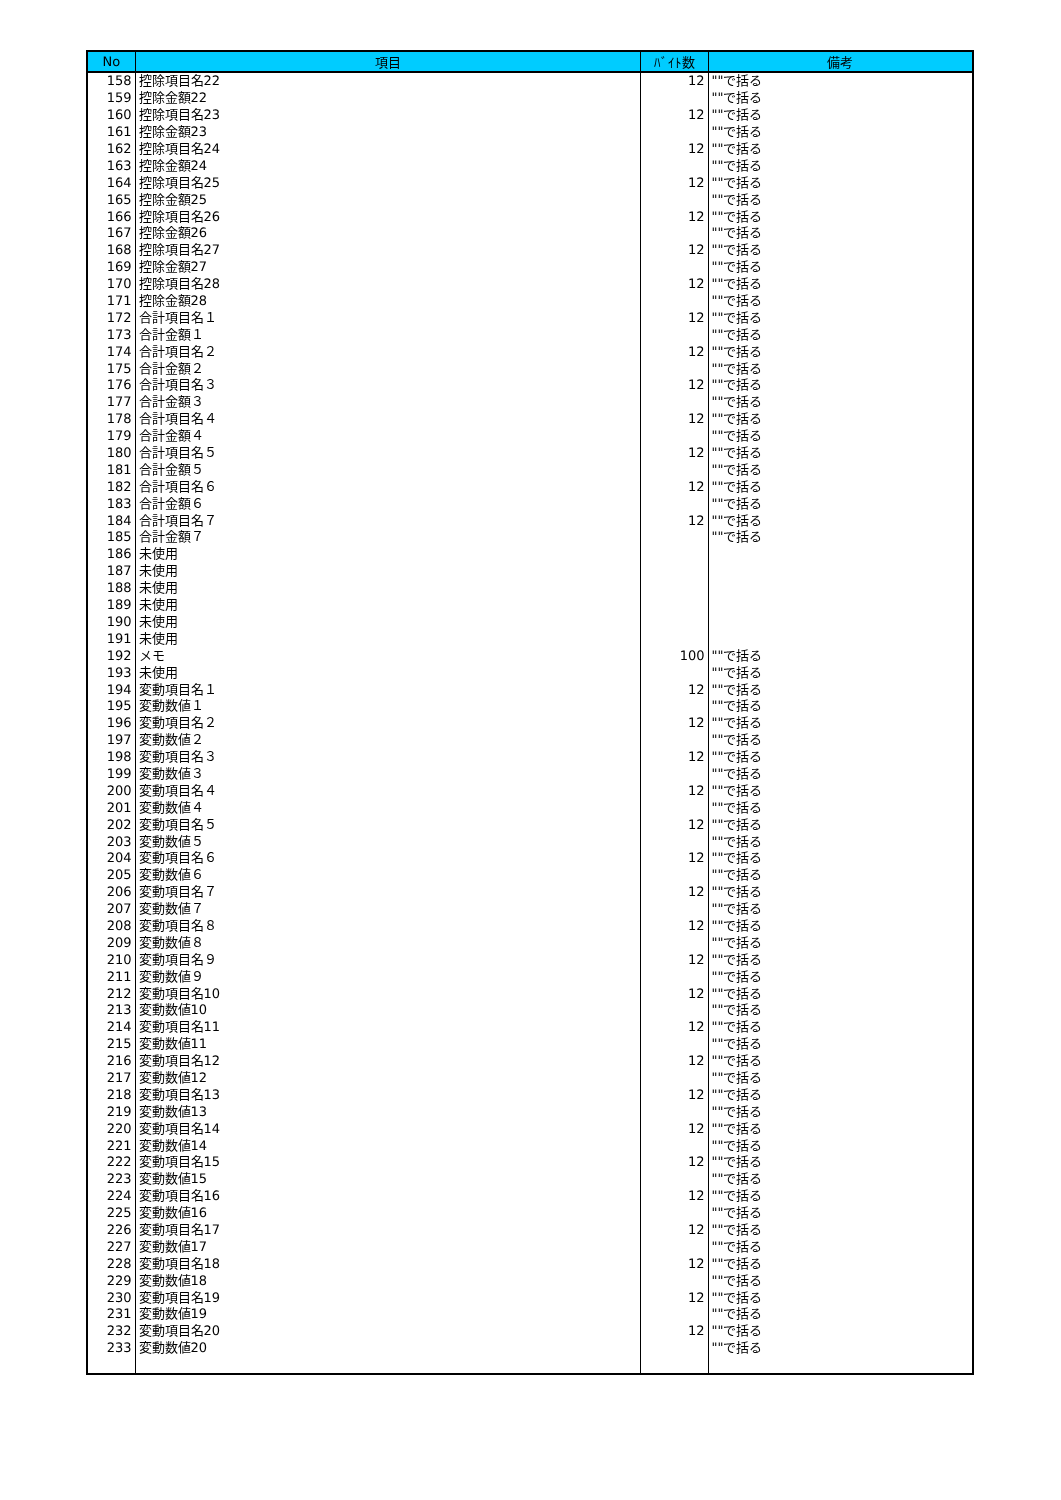| No | 項目 | ﾊﾞｲﾄ数 | 備考 |
| --- | --- | --- | --- |
| 158 | 控除項目名22 | 12 | ""で括る |
| 159 | 控除金額22 | | ""で括る |
| 160 | 控除項目名23 | 12 | ""で括る |
| 161 | 控除金額23 | | ""で括る |
| 162 | 控除項目名24 | 12 | ""で括る |
| 163 | 控除金額24 | | ""で括る |
| 164 | 控除項目名25 | 12 | ""で括る |
| 165 | 控除金額25 | | ""で括る |
| 166 | 控除項目名26 | 12 | ""で括る |
| 167 | 控除金額26 | | ""で括る |
| 168 | 控除項目名27 | 12 | ""で括る |
| 169 | 控除金額27 | | ""で括る |
| 170 | 控除項目名28 | 12 | ""で括る |
| 171 | 控除金額28 | | ""で括る |
| 172 | 合計項目名１ | 12 | ""で括る |
| 173 | 合計金額１ | | ""で括る |
| 174 | 合計項目名２ | 12 | ""で括る |
| 175 | 合計金額２ | | ""で括る |
| 176 | 合計項目名３ | 12 | ""で括る |
| 177 | 合計金額３ | | ""で括る |
| 178 | 合計項目名４ | 12 | ""で括る |
| 179 | 合計金額４ | | ""で括る |
| 180 | 合計項目名５ | 12 | ""で括る |
| 181 | 合計金額５ | | ""で括る |
| 182 | 合計項目名６ | 12 | ""で括る |
| 183 | 合計金額６ | | ""で括る |
| 184 | 合計項目名７ | 12 | ""で括る |
| 185 | 合計金額７ | | ""で括る |
| 186 | 未使用 | | |
| 187 | 未使用 | | |
| 188 | 未使用 | | |
| 189 | 未使用 | | |
| 190 | 未使用 | | |
| 191 | 未使用 | | |
| 192 | メモ | 100 | ""で括る |
| 193 | 未使用 | | ""で括る |
| 194 | 変動項目名１ | 12 | ""で括る |
| 195 | 変動数値１ | | ""で括る |
| 196 | 変動項目名２ | 12 | ""で括る |
| 197 | 変動数値２ | | ""で括る |
| 198 | 変動項目名３ | 12 | ""で括る |
| 199 | 変動数値３ | | ""で括る |
| 200 | 変動項目名４ | 12 | ""で括る |
| 201 | 変動数値４ | | ""で括る |
| 202 | 変動項目名５ | 12 | ""で括る |
| 203 | 変動数値５ | | ""で括る |
| 204 | 変動項目名６ | 12 | ""で括る |
| 205 | 変動数値６ | | ""で括る |
| 206 | 変動項目名７ | 12 | ""で括る |
| 207 | 変動数値７ | | ""で括る |
| 208 | 変動項目名８ | 12 | ""で括る |
| 209 | 変動数値８ | | ""で括る |
| 210 | 変動項目名９ | 12 | ""で括る |
| 211 | 変動数値９ | | ""で括る |
| 212 | 変動項目名10 | 12 | ""で括る |
| 213 | 変動数値10 | | ""で括る |
| 214 | 変動項目名11 | 12 | ""で括る |
| 215 | 変動数値11 | | ""で括る |
| 216 | 変動項目名12 | 12 | ""で括る |
| 217 | 変動数値12 | | ""で括る |
| 218 | 変動項目名13 | 12 | ""で括る |
| 219 | 変動数値13 | | ""で括る |
| 220 | 変動項目名14 | 12 | ""で括る |
| 221 | 変動数値14 | | ""で括る |
| 222 | 変動項目名15 | 12 | ""で括る |
| 223 | 変動数値15 | | ""で括る |
| 224 | 変動項目名16 | 12 | ""で括る |
| 225 | 変動数値16 | | ""で括る |
| 226 | 変動項目名17 | 12 | ""で括る |
| 227 | 変動数値17 | | ""で括る |
| 228 | 変動項目名18 | 12 | ""で括る |
| 229 | 変動数値18 | | ""で括る |
| 230 | 変動項目名19 | 12 | ""で括る |
| 231 | 変動数値19 | | ""で括る |
| 232 | 変動項目名20 | 12 | ""で括る |
| 233 | 変動数値20 | | ""で括る |